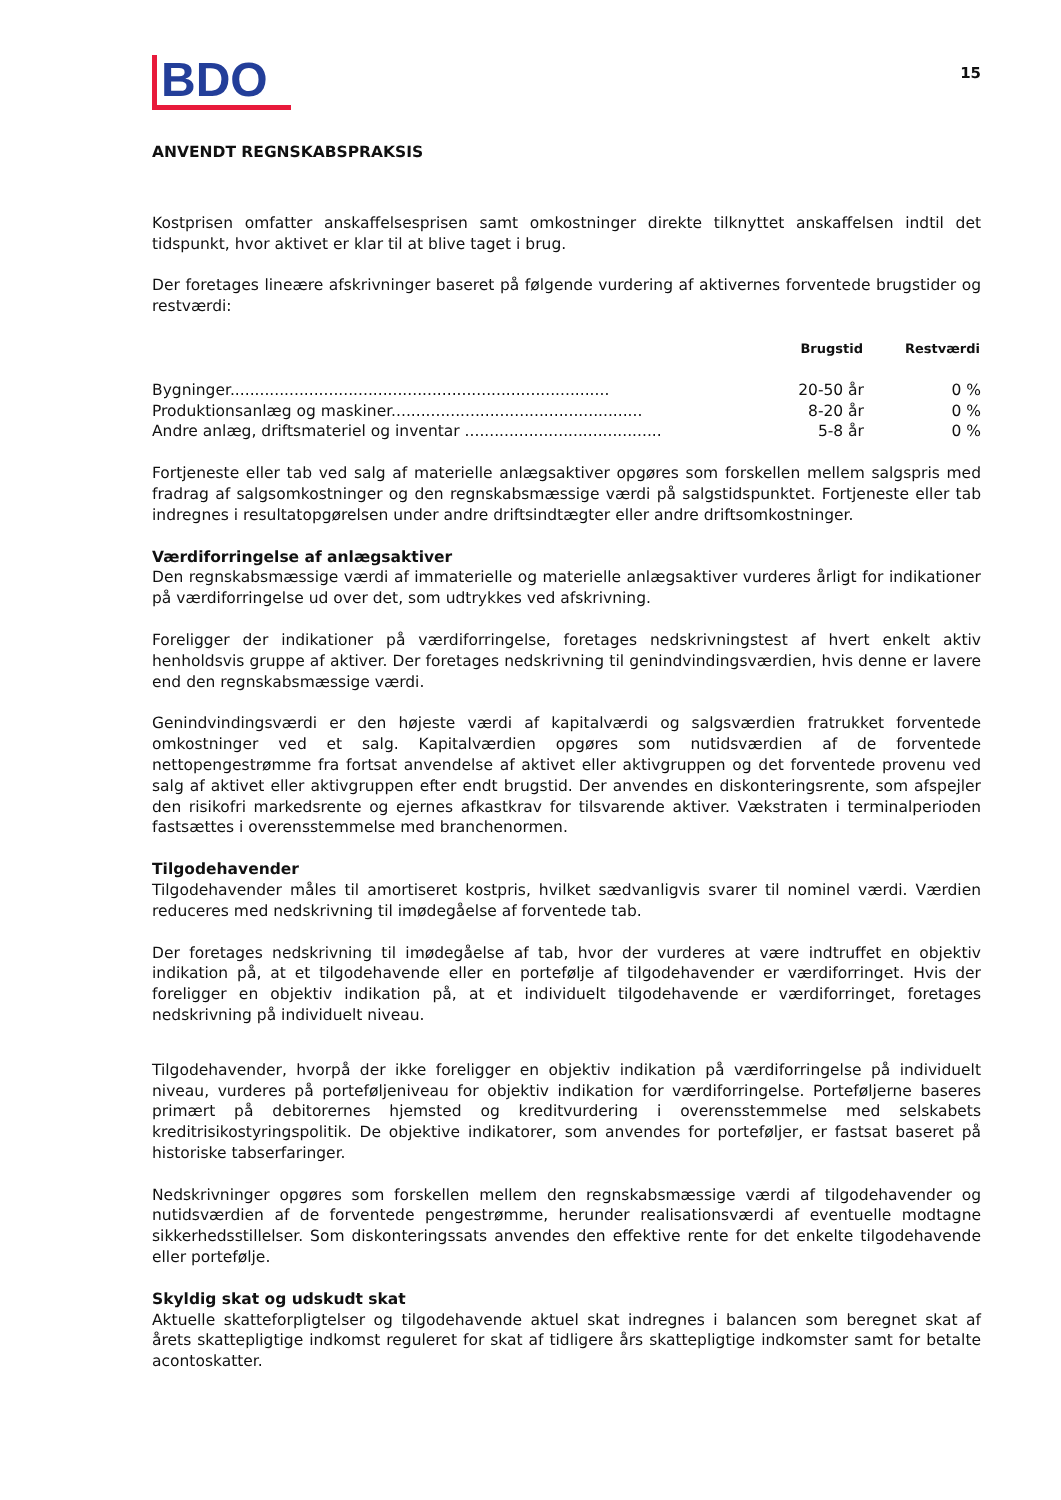BDO
15
ANVENDT REGNSKABSPRAKSIS
Kostprisen omfatter anskaffelsesprisen samt omkostninger direkte tilknyttet anskaffelsen indtil det tidspunkt, hvor aktivet er klar til at blive taget i brug.
Der foretages lineære afskrivninger baseret på følgende vurdering af aktivernes forventede brugstider og restværdi:
| | Brugstid | Restværdi |
| --- | --- | --- |
| Bygninger............................................................................. | 20-50 år | 0 % |
| Produktionsanlæg og maskiner................................................... | 8-20 år | 0 % |
| Andre anlæg, driftsmateriel og inventar ........................................ | 5-8 år | 0 % |
Fortjeneste eller tab ved salg af materielle anlægsaktiver opgøres som forskellen mellem salgspris med fradrag af salgsomkostninger og den regnskabsmæssige værdi på salgstidspunktet. Fortjeneste eller tab indregnes i resultatopgørelsen under andre driftsindtægter eller andre driftsomkostninger.
Værdiforringelse af anlægsaktiver
Den regnskabsmæssige værdi af immaterielle og materielle anlægsaktiver vurderes årligt for indikationer på værdiforringelse ud over det, som udtrykkes ved afskrivning.
Foreligger der indikationer på værdiforringelse, foretages nedskrivningstest af hvert enkelt aktiv henholdsvis gruppe af aktiver. Der foretages nedskrivning til genindvindingsværdien, hvis denne er lavere end den regnskabsmæssige værdi.
Genindvindingsværdi er den højeste værdi af kapitalværdi og salgsværdien fratrukket forventede omkostninger ved et salg. Kapitalværdien opgøres som nutidsværdien af de forventede nettopengestrømme fra fortsat anvendelse af aktivet eller aktivgruppen og det forventede provenu ved salg af aktivet eller aktivgruppen efter endt brugstid. Der anvendes en diskonteringsrente, som afspejler den risikofri markedsrente og ejernes afkastkrav for tilsvarende aktiver. Vækstraten i terminalperioden fastsættes i overensstemmelse med branchenormen.
Tilgodehavender
Tilgodehavender måles til amortiseret kostpris, hvilket sædvanligvis svarer til nominel værdi. Værdien reduceres med nedskrivning til imødegåelse af forventede tab.
Der foretages nedskrivning til imødegåelse af tab, hvor der vurderes at være indtruffet en objektiv indikation på, at et tilgodehavende eller en portefølje af tilgodehavender er værdiforringet. Hvis der foreligger en objektiv indikation på, at et individuelt tilgodehavende er værdiforringet, foretages nedskrivning på individuelt niveau.
Tilgodehavender, hvorpå der ikke foreligger en objektiv indikation på værdiforringelse på individuelt niveau, vurderes på porteføljeniveau for objektiv indikation for værdiforringelse. Porteføljerne baseres primært på debitorernes hjemsted og kreditvurdering i overensstemmelse med selskabets kreditrisikostyringspolitik. De objektive indikatorer, som anvendes for porteføljer, er fastsat baseret på historiske tabserfaringer.
Nedskrivninger opgøres som forskellen mellem den regnskabsmæssige værdi af tilgodehavender og nutidsværdien af de forventede pengestrømme, herunder realisationsværdi af eventuelle modtagne sikkerhedsstillelser. Som diskonteringssats anvendes den effektive rente for det enkelte tilgodehavende eller portefølje.
Skyldig skat og udskudt skat
Aktuelle skatteforpligtelser og tilgodehavende aktuel skat indregnes i balancen som beregnet skat af årets skattepligtige indkomst reguleret for skat af tidligere års skattepligtige indkomster samt for betalte acontoskatter.